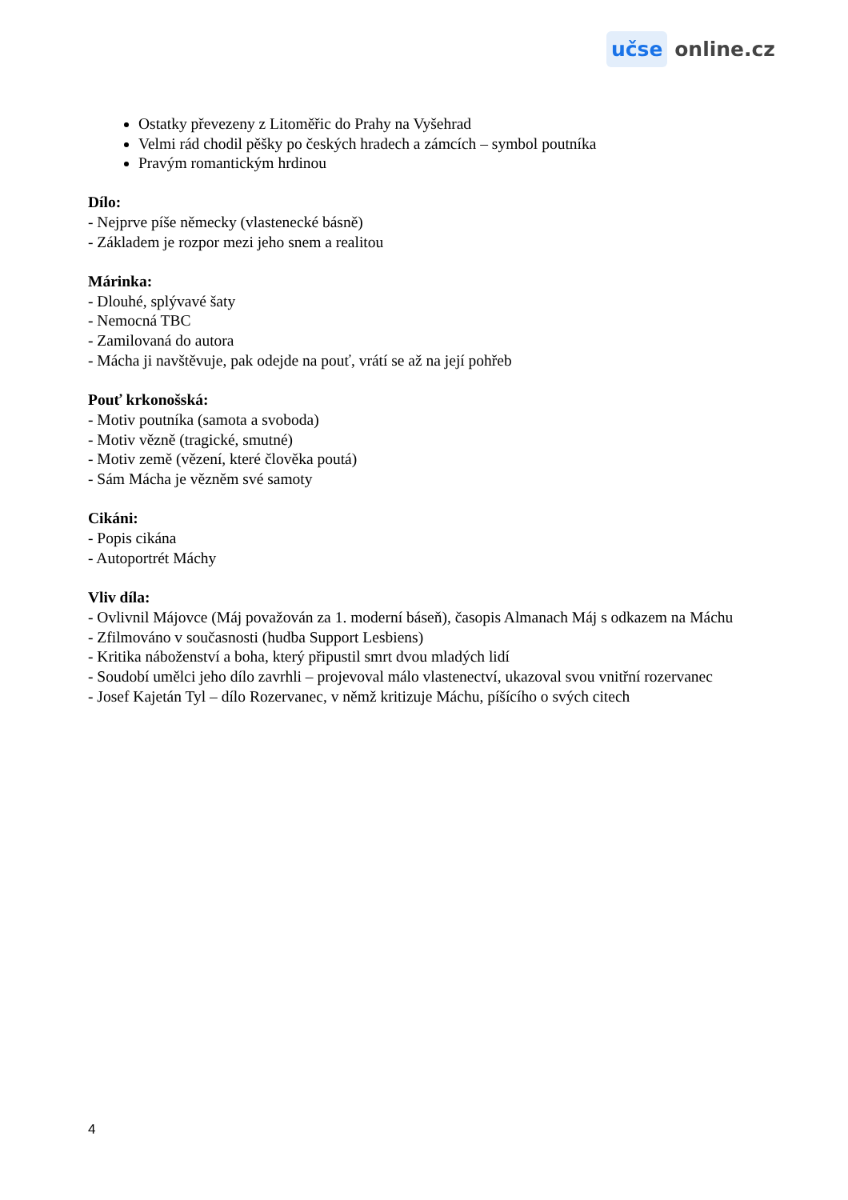učse online.cz
Ostatky převezeny z Litoměřic do Prahy na Vyšehrad
Velmi rád chodil pěšky po českých hradech a zámcích – symbol poutníka
Pravým romantickým hrdinou
Dílo:
- Nejprve píše německy (vlastenecké básně)
- Základem je rozpor mezi jeho snem a realitou
Márinka:
- Dlouhé, splývavé šaty
- Nemocná TBC
- Zamilovaná do autora
- Mácha ji navštěvuje, pak odejde na pouť, vrátí se až na její pohřeb
Pouť krkonošská:
- Motiv poutníka (samota a svoboda)
- Motiv vězně (tragické, smutné)
- Motiv země (vězení, které člověka poutá)
- Sám Mácha je vězněm své samoty
Cikáni:
- Popis cikána
- Autoportrét Máchy
Vliv díla:
- Ovlivnil Májovce (Máj považován za 1. moderní báseň), časopis Almanach Máj s odkazem na Máchu
- Zfilmováno v současnosti (hudba Support Lesbiens)
- Kritika náboženství a boha, který připustil smrt dvou mladých lidí
- Soudobí umělci jeho dílo zavrhli – projevoval málo vlastenectví, ukazoval svou vnitřní rozervanec
- Josef Kajetán Tyl – dílo Rozervanec, v němž kritizuje Máchu, píšícího o svých citech
4